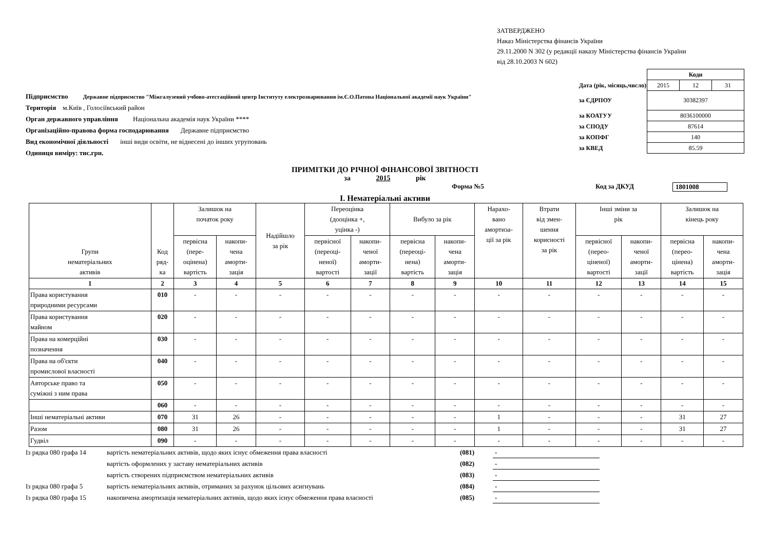ЗАТВЕРДЖЕНО
Наказ Міністерства фінансів України
29.11.2000 N 302 (у редакції наказу Міністерства фінансів України
від 28.10.2003 N 602)
Підприємство Державне підприємство "Міжгалузевий учбово-атестаційний центр Інституту електрозварювання ім.Є.О.Патона Національної академії наук України"
Територія м.Київ , Голосіївський район
Орган державного управління Національна академія наук України ****
Організаційно-правова форма господарювання Державне підприємство
Вид економічної діяльності інші види освіти, не віднесені до інших угруповань
Одиниця виміру: тис.грн.
| | Коди | | |
| Дата (рік, місяць,число) | 2015 | 12 | 31 |
| за ЄДРПОУ | 30382397 | | |
| за КОАТУУ | 8036100000 | | |
| за СПОДУ | 87614 | | |
| за КОПФГ | 140 | | |
| за КВЕД | 85.59 | | |
ПРИМІТКИ ДО РІЧНОЇ ФІНАНСОВОЇ ЗВІТНОСТІ
за 2015 рік
Форма №5 Код за ДКУД 1801008
I. Нематеріальні активи
| Групи нематеріальних активів | Код ряд- ка | Залишок на початок року | | Надійшло за рік | Переоцінка (дооцінка +, уцінка -) | | Вибуло за рік | | Нарахо- вано амортиза- ції за рік | Втрати від змен- шення корисності за рік | Інші зміни за рік | | Залишок на кінець року | |
| --- | --- | --- | --- | --- | --- | --- | --- | --- | --- | --- | --- | --- | --- | --- |
| | | первісна (пере- оцінена) вартість | накопи- чена аморти- зація | | первісної (переоці- неної) вартості | накопи- ченої аморти- зації | первісна (переоці- нена) вартість | накопи- чена аморти- зація | | | первісної (перео- ціненої) вартості | накопи- ченої аморти- зації | первісна (перео- цінена) вартість | накопи- чена аморти- зація |
| 1 | 2 | 3 | 4 | 5 | 6 | 7 | 8 | 9 | 10 | 11 | 12 | 13 | 14 | 15 |
| Права користування природними ресурсами | 010 | - | - | - | - | - | - | - | - | - | - | - | - | - |
| Права користування майном | 020 | - | - | - | - | - | - | - | - | - | - | - | - | - |
| Права на комерційні позначення | 030 | - | - | - | - | - | - | - | - | - | - | - | - | - |
| Права на об'єкти промислової власності | 040 | - | - | - | - | - | - | - | - | - | - | - | - | - |
| Авторське право та суміжні з ним права | 050 | - | - | - | - | - | - | - | - | - | - | - | - | - |
| | 060 | - | - | - | - | - | - | - | - | - | - | - | - | - |
| Інші нематеріальні активи | 070 | 31 | 26 | - | - | - | - | - | 1 | - | - | - | 31 | 27 |
| Разом | 080 | 31 | 26 | - | - | - | - | - | 1 | - | - | - | 31 | 27 |
| Гудвіл | 090 | - | - | - | - | - | - | - | - | - | - | - | - | - |
| Із рядка 080 графа 14 | вартість нематеріальних активів, щодо яких існує обмеження права власності | (081) | - |
| | вартість оформлених у заставу нематеріальних активів | (082) | - |
| | вартість створених підприємством нематеріальних активів | (083) | - |
| Із рядка 080 графа 5 | вартість нематеріальних активів, отриманих за рахунок цільових асигнувань | (084) | - |
| Із рядка 080 графа 15 | накопичена амортизація нематеріальних активів, щодо яких існує обмеження права власності | (085) | - |